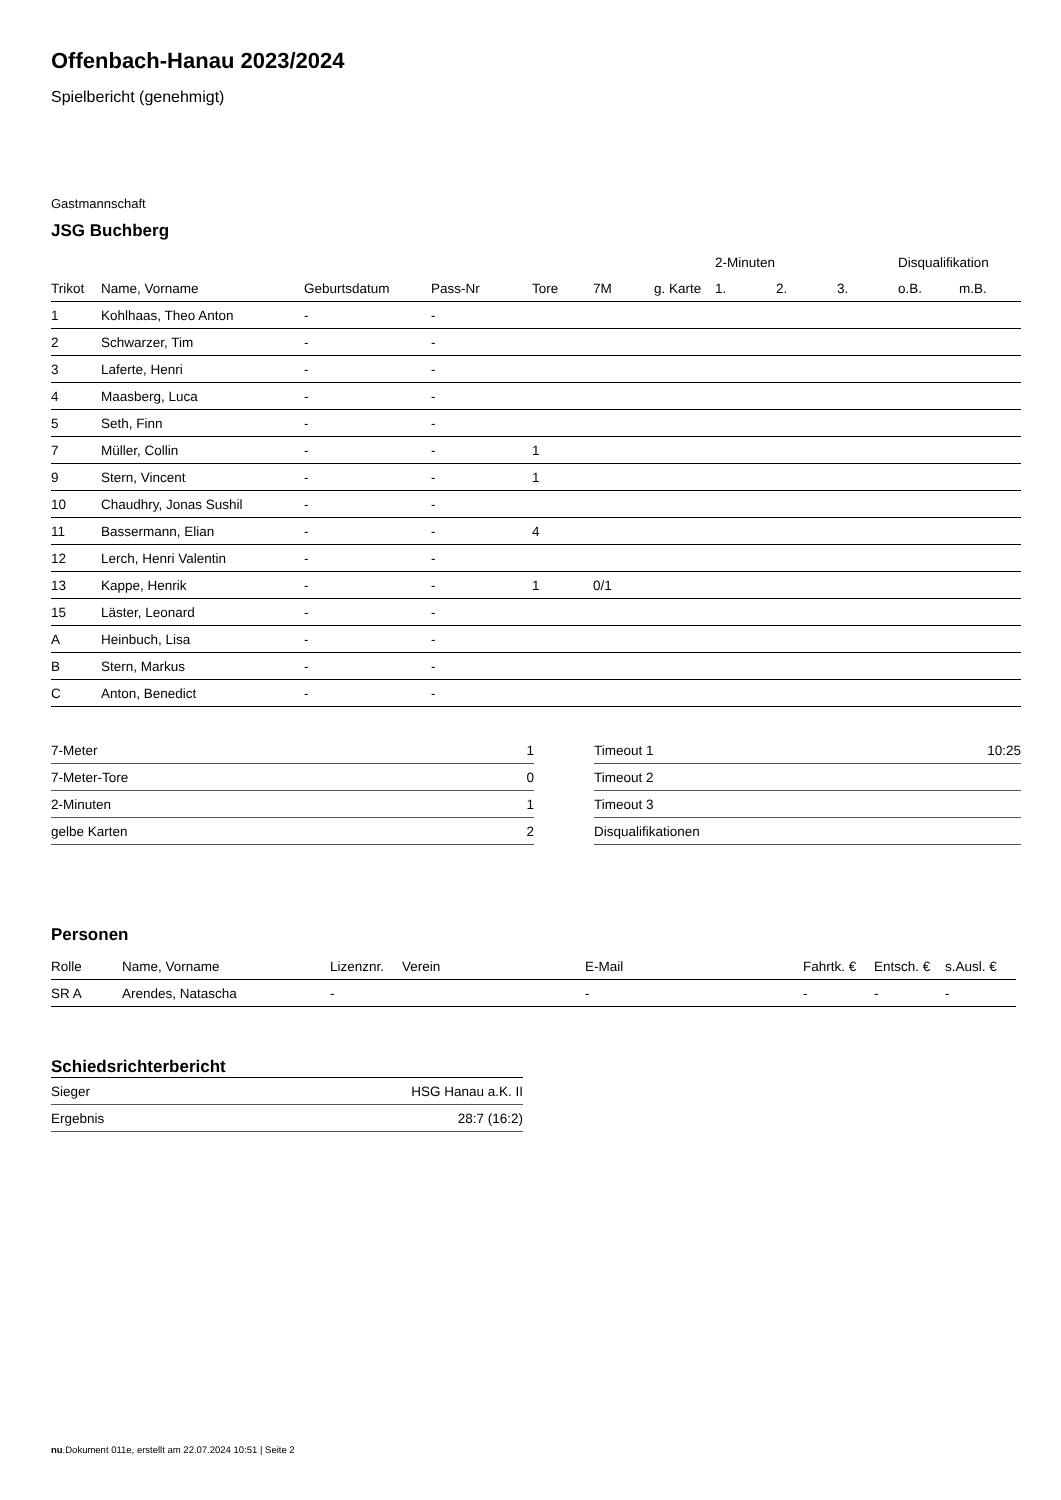Offenbach-Hanau 2023/2024
Spielbericht (genehmigt)
Gastmannschaft
JSG Buchberg
| | | | | | | | 2-Minuten | | | Disqualifikation | |
| --- | --- | --- | --- | --- | --- | --- | --- | --- | --- | --- | --- |
| Trikot | Name, Vorname | Geburtsdatum | Pass-Nr | Tore | 7M | g. Karte | 1. | 2. | 3. | o.B. | m.B. |
| 1 | Kohlhaas, Theo Anton | - | - | | | | | | | | |
| 2 | Schwarzer, Tim | - | - | | | | | | | | |
| 3 | Laferte, Henri | - | - | | | | | | | | |
| 4 | Maasberg, Luca | - | - | | | | | | | | |
| 5 | Seth, Finn | - | - | | | | | | | | |
| 7 | Müller, Collin | - | - | 1 | | | | | | | |
| 9 | Stern, Vincent | - | - | 1 | | | | | | | |
| 10 | Chaudhry, Jonas Sushil | - | - | | | | | | | | |
| 11 | Bassermann, Elian | - | - | 4 | | | | | | | |
| 12 | Lerch, Henri Valentin | - | - | | | | | | | | |
| 13 | Kappe, Henrik | - | - | 1 | 0/1 | | | | | | |
| 15 | Läster, Leonard | - | - | | | | | | | | |
| A | Heinbuch, Lisa | - | - | | | | | | | | |
| B | Stern, Markus | - | - | | | | | | | | |
| C | Anton, Benedict | - | - | | | | | | | | |
| 7-Meter | 1 |
| 7-Meter-Tore | 0 |
| 2-Minuten | 1 |
| gelbe Karten | 2 |
| Timeout 1 | 10:25 |
| Timeout 2 | |
| Timeout 3 | |
| Disqualifikationen | |
Personen
| Rolle | Name, Vorname | Lizenznr. | Verein | E-Mail | Fahrtk. € | Entsch. € | s.Ausl. € |
| --- | --- | --- | --- | --- | --- | --- | --- |
| SR A | Arendes, Natascha | - | | - | - | - | - |
Schiedsrichterbericht
| Sieger | HSG Hanau a.K. II |
| Ergebnis | 28:7 (16:2) |
nu.Dokument 011e, erstellt am 22.07.2024 10:51 | Seite 2